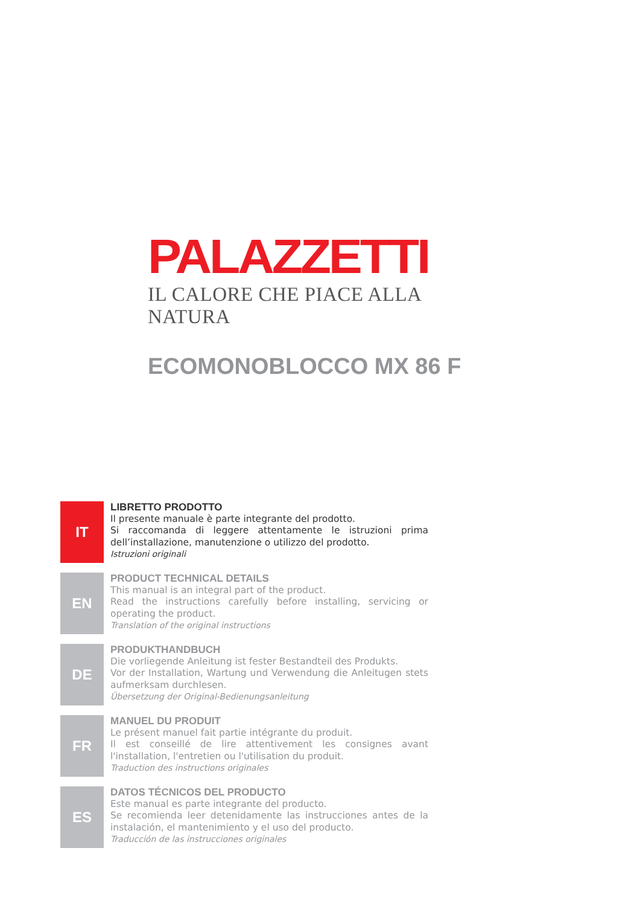PALAZZETTI
IL CALORE CHE PIACE ALLA NATURA
ECOMONOBLOCCO MX 86 F
IT
LIBRETTO PRODOTTO
Il presente manuale è parte integrante del prodotto.
Si raccomanda di leggere attentamente le istruzioni prima dell’installazione, manutenzione o utilizzo del prodotto.
Istruzioni originali
EN
PRODUCT TECHNICAL DETAILS
This manual is an integral part of the product.
Read the instructions carefully before installing, servicing or operating the product.
Translation of the original instructions
DE
PRODUKTHANDBUCH
Die vorliegende Anleitung ist fester Bestandteil des Produkts.
Vor der Installation, Wartung und Verwendung die Anleitugen stets aufmerksam durchlesen.
Übersetzung der Original-Bedienungsanleitung
FR
MANUEL DU PRODUIT
Le présent manuel fait partie intégrante du produit.
Il est conseillé de lire attentivement les consignes avant l'installation, l'entretien ou l'utilisation du produit.
Traduction des instructions originales
ES
DATOS TÉCNICOS DEL PRODUCTO
Este manual es parte integrante del producto.
Se recomienda leer detenidamente las instrucciones antes de la instalación, el mantenimiento y el uso del producto.
Traducción de las instrucciones originales